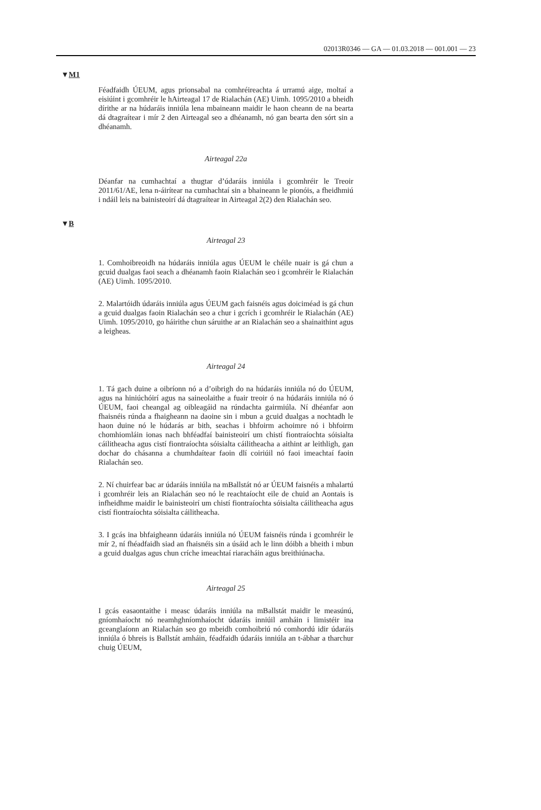02013R0346 — GA — 01.03.2018 — 001.001 — 23
▼M1
Féadfaidh ÚEUM, agus prionsabal na comhréireachta á urramú aige, moltaí a eisiúint i gcomhréir le hAirteagal 17 de Rialachán (AE) Uimh. 1095/2010 a bheidh dírithe ar na húdaráis inniúla lena mbaineann maidir le haon cheann de na bearta dá dtagraítear i mír 2 den Airteagal seo a dhéanamh, nó gan bearta den sórt sin a dhéanamh.
Airteagal 22a
Déanfar na cumhachtaí a thugtar d’údaráis inniúla i gcomhréir le Treoir 2011/61/AE, lena n-áirítear na cumhachtaí sin a bhaineann le pionóis, a fheidhmiú i ndáil leis na bainisteoirí dá dtagraítear in Airteagal 2(2) den Rialachán seo.
▼B
Airteagal 23
1. Comhoibreoidh na húdaráis inniúla agus ÚEUM le chéile nuair is gá chun a gcuid dualgas faoi seach a dhéanamh faoin Rialachán seo i gcomhréir le Rialachán (AE) Uimh. 1095/2010.
2. Malartóidh údaráis inniúla agus ÚEUM gach faisnéis agus doiciméad is gá chun a gcuid dualgas faoin Rialachán seo a chur i gcrích i gcomhréir le Rialachán (AE) Uimh. 1095/2010, go háirithe chun sáruithe ar an Rialachán seo a shainaithint agus a leigheas.
Airteagal 24
1. Tá gach duine a oibríonn nó a d’oibrigh do na húdaráis inniúla nó do ÚEUM, agus na hiniúchóirí agus na saineolaithe a fuair treoir ó na húdaráis inniúla nó ó ÚEUM, faoi cheangal ag oibleagáid na rúndachta gairmiúla. Ní dhéanfar aon fhaisnéis rúnda a fhaigheann na daoine sin i mbun a gcuid dualgas a nochtadh le haon duine nó le húdarás ar bith, seachas i bhfoirm achoimre nó i bhfoirm chomhiomláin ionas nach bhféadfaí bainisteoirí um chistí fiontraíochta sóisialta cáilitheacha agus cistí fiontraíochta sóisialta cáilitheacha a aithint ar leithligh, gan dochar do chásanna a chumhdaítear faoin dlí coiriúil nó faoi imeachtaí faoin Rialachán seo.
2. Ní chuirfear bac ar údaráis inniúla na mBallstát nó ar ÚEUM faisnéis a mhalartú i gcomhréir leis an Rialachán seo nó le reachtaíocht eile de chuid an Aontais is infheidhme maidir le bainisteoirí um chistí fiontraíochta sóisialta cáilitheacha agus cistí fiontraíochta sóisialta cáili­theacha.
3. I gcás ina bhfaigheann údaráis inniúla nó ÚEUM faisnéis rúnda i gcomhréir le mír 2, ní fhéadfaidh siad an fhaisnéis sin a úsáid ach le linn dóibh a bheith i mbun a gcuid dualgas agus chun críche imeachtaí riaracháin agus breithiúnacha.
Airteagal 25
I gcás easaontaithe i measc údaráis inniúla na mBallstát maidir le measúnú, gníomhaíocht nó neamhghníomhaíocht údaráis inniúil amháin i limistéir ina gceanglaíonn an Rialachán seo go mbeidh comhoibriú nó comhordú idir údaráis inniúla ó bhreis is Ballstát amháin, féadfaidh údaráis inniúla an t-ábhar a tharchur chuig ÚEUM,